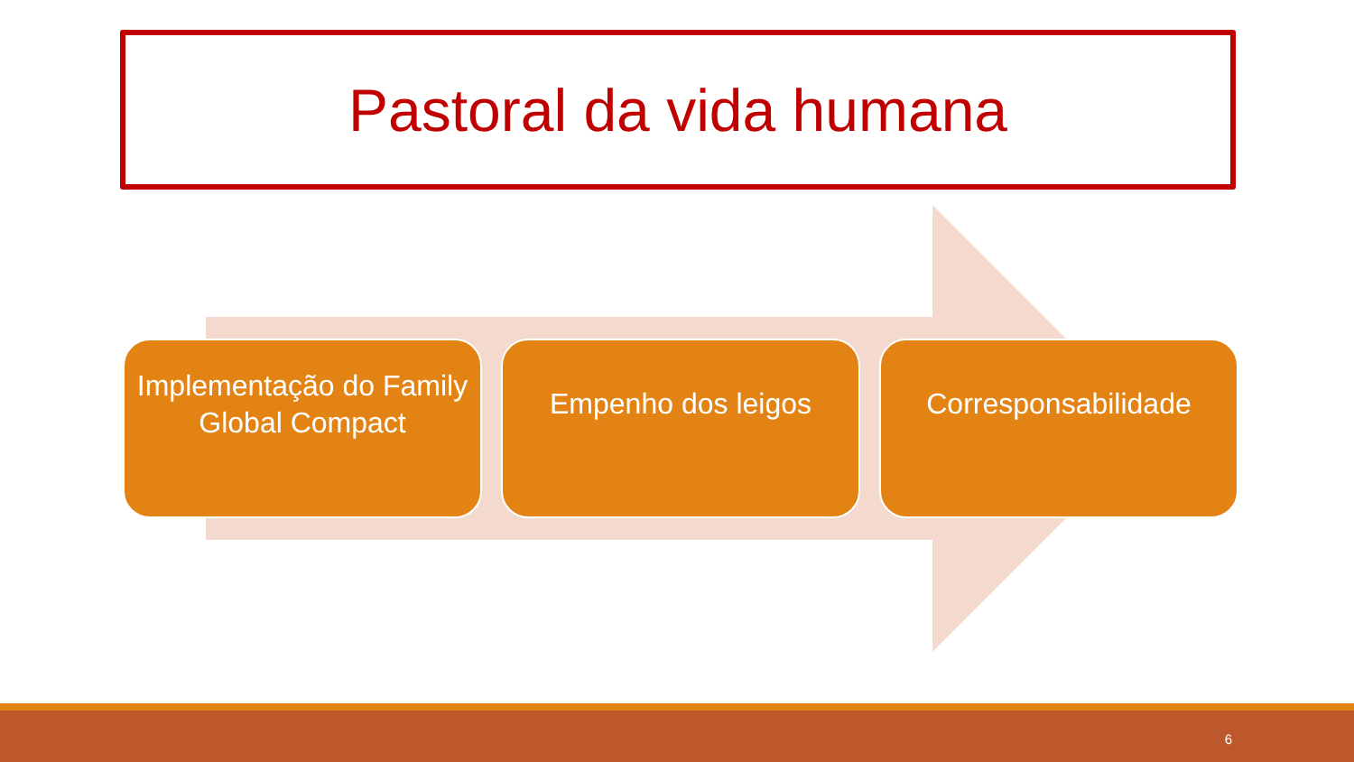Pastoral da vida humana
Implementação do Family Global Compact
Empenho dos leigos Corresponsabilidade
6